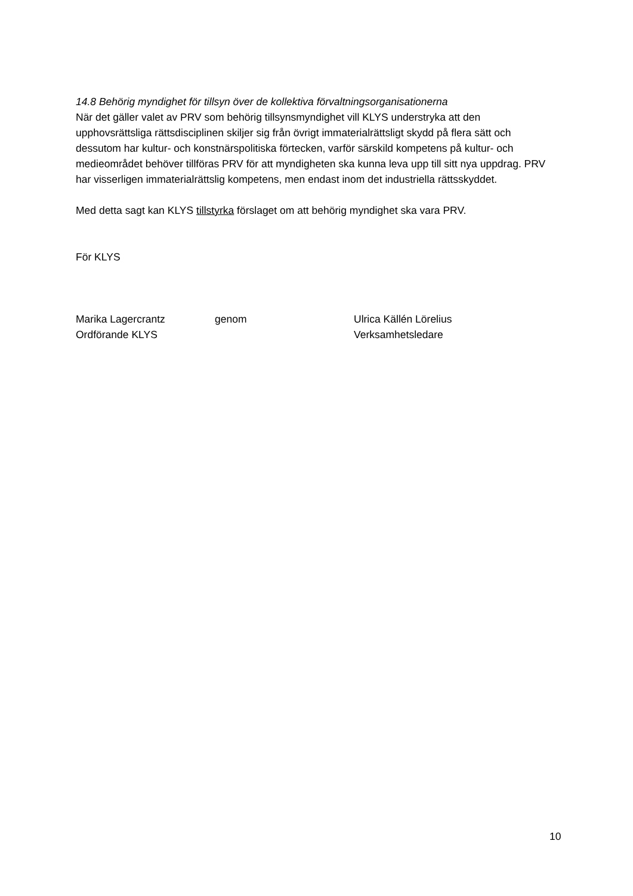14.8 Behörig myndighet för tillsyn över de kollektiva förvaltningsorganisationerna
När det gäller valet av PRV som behörig tillsynsmyndighet vill KLYS understryka att den upphovsrättsliga rättsdisciplinen skiljer sig från övrigt immaterialrättsligt skydd på flera sätt och dessutom har kultur- och konstnärspolitiska förtecken, varför särskild kompetens på kultur- och medieområdet behöver tillföras PRV för att myndigheten ska kunna leva upp till sitt nya uppdrag. PRV har visserligen immaterialrättslig kompetens, men endast inom det industriella rättsskyddet.
Med detta sagt kan KLYS tillstyrka förslaget om att behörig myndighet ska vara PRV.
För KLYS
Marika Lagercrantz
Ordförande KLYS
genom
Ulrica Källén Lörelius
Verksamhetsledare
10